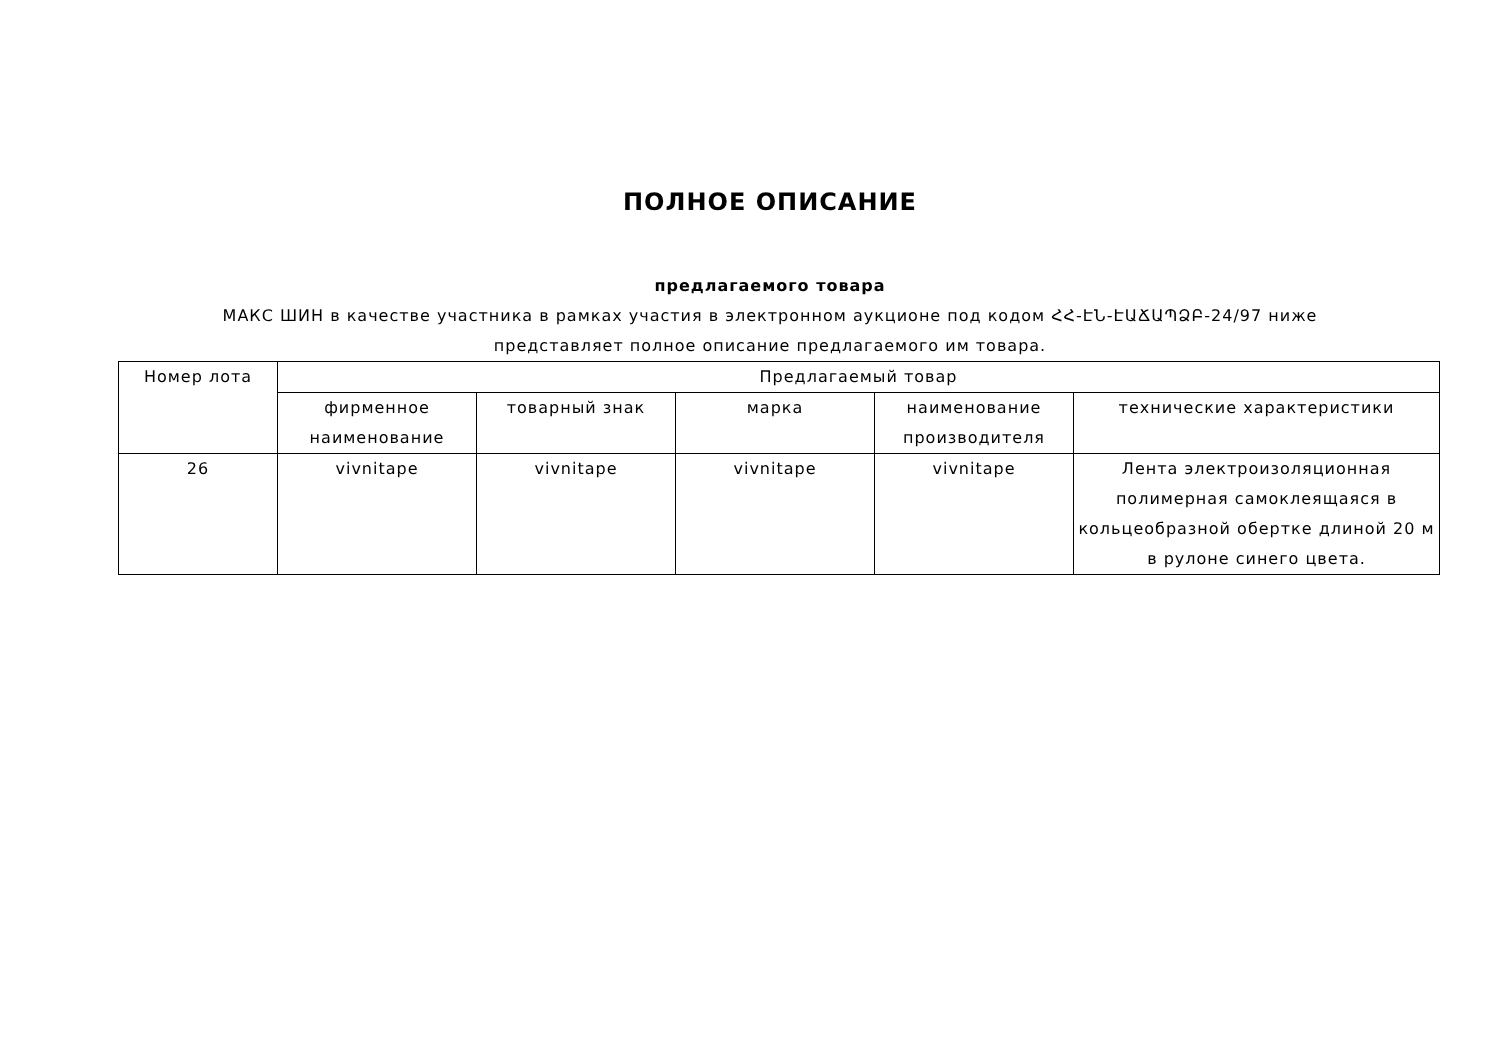ПОЛНОЕ ОПИСАНИЕ
предлагаемого товара
МАКС ШИН в качестве участника в рамках участия в электронном аукционе под кодом ՀՀ-ԷՆ-ԷԱՃԱՊՁԲ-24/97 ниже
представляет полное описание предлагаемого им товара.
| Номер лота | Предлагаемый товар | | | | |
| --- | --- | --- | --- | --- | --- |
| | фирменное наименование | товарный знак | марка | наименование производителя | технические характеристики |
| 26 | vivnitape | vivnitape | vivnitape | vivnitape | Лента электроизоляционная полимерная самоклеящаяся в кольцеобразной обертке длиной 20 м в рулоне синего цвета. |